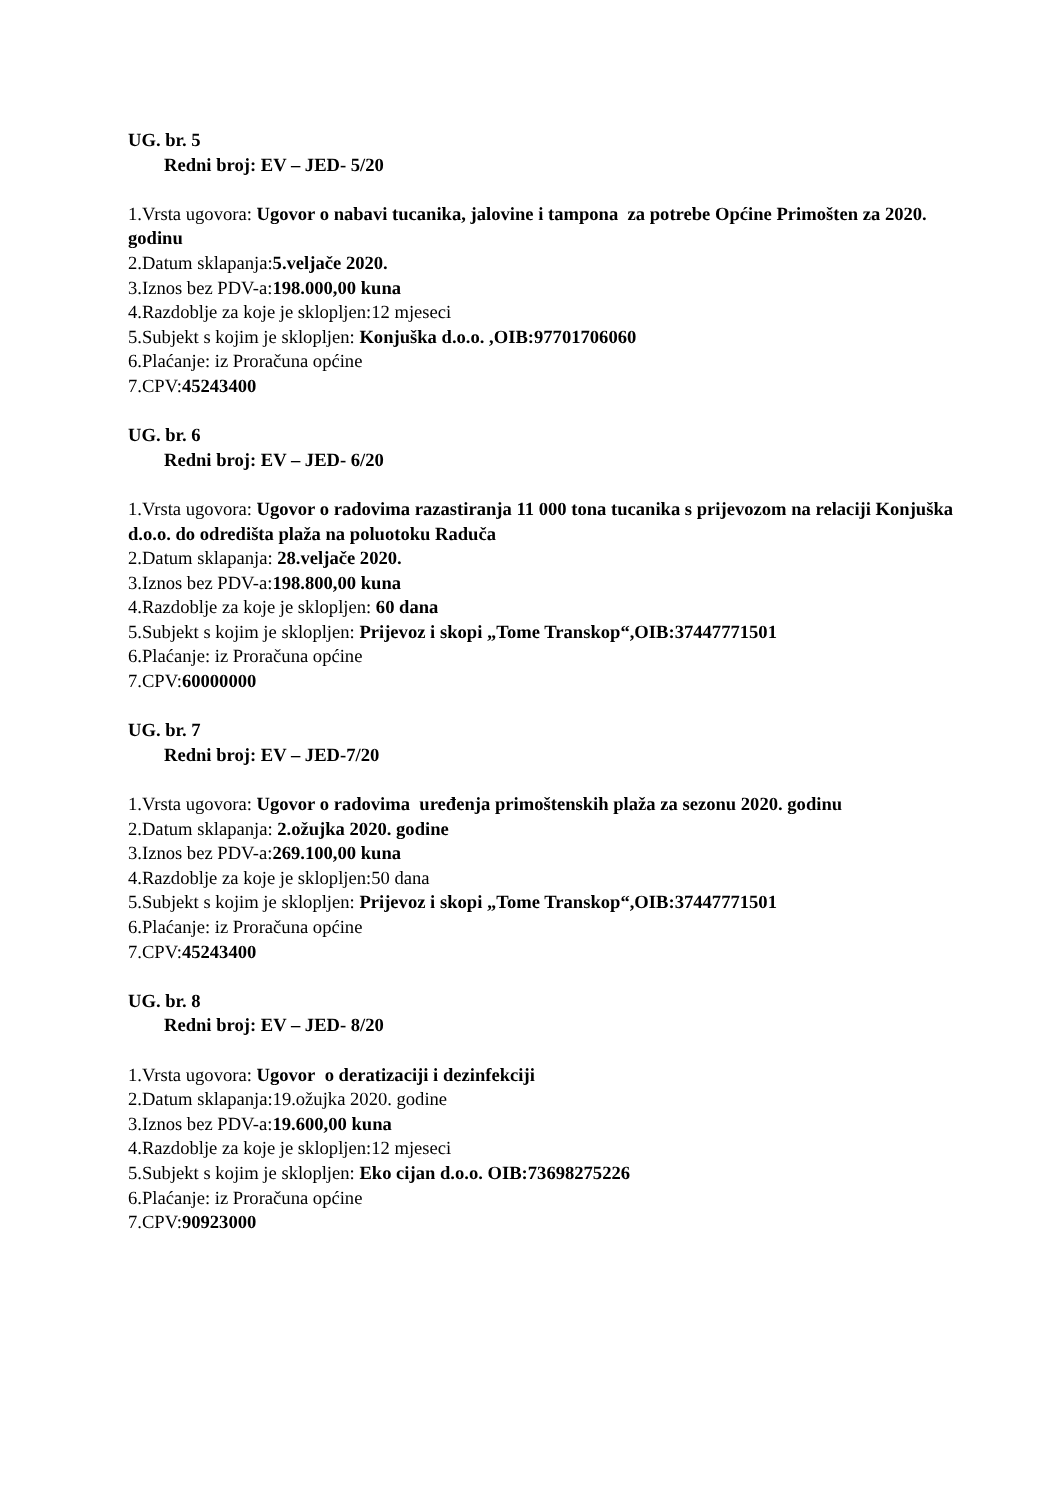UG. br. 5
Redni broj: EV – JED- 5/20
1.Vrsta ugovora: Ugovor o nabavi tucanika, jalovine i tampona za potrebe Općine Primošten za 2020. godinu
2.Datum sklapanja:5.veljače 2020.
3.Iznos bez PDV-a:198.000,00 kuna
4.Razdoblje za koje je sklopljen:12 mjeseci
5.Subjekt s kojim je sklopljen: Konjuška d.o.o. ,OIB:97701706060
6.Plaćanje: iz Proračuna općine
7.CPV:45243400
UG. br. 6
Redni broj: EV – JED- 6/20
1.Vrsta ugovora: Ugovor o radovima razastiranja 11 000 tona tucanika s prijevozom na relaciji Konjuška d.o.o. do odredišta plaža na poluotoku Raduča
2.Datum sklapanja: 28.veljače 2020.
3.Iznos bez PDV-a:198.800,00 kuna
4.Razdoblje za koje je sklopljen: 60 dana
5.Subjekt s kojim je sklopljen: Prijevoz i skopi „Tome Transkop“,OIB:37447771501
6.Plaćanje: iz Proračuna općine
7.CPV:60000000
UG. br. 7
Redni broj: EV – JED-7/20
1.Vrsta ugovora: Ugovor o radovima uređenja primoštenskih plaža za sezonu 2020. godinu
2.Datum sklapanja: 2.ožujka 2020. godine
3.Iznos bez PDV-a:269.100,00 kuna
4.Razdoblje za koje je sklopljen:50 dana
5.Subjekt s kojim je sklopljen: Prijevoz i skopi „Tome Transkop“,OIB:37447771501
6.Plaćanje: iz Proračuna općine
7.CPV:45243400
UG. br. 8
Redni broj: EV – JED- 8/20
1.Vrsta ugovora: Ugovor o deratizaciji i dezinfekciji
2.Datum sklapanja:19.ožujka 2020. godine
3.Iznos bez PDV-a:19.600,00 kuna
4.Razdoblje za koje je sklopljen:12 mjeseci
5.Subjekt s kojim je sklopljen: Eko cijan d.o.o. OIB:73698275226
6.Plaćanje: iz Proračuna općine
7.CPV:90923000